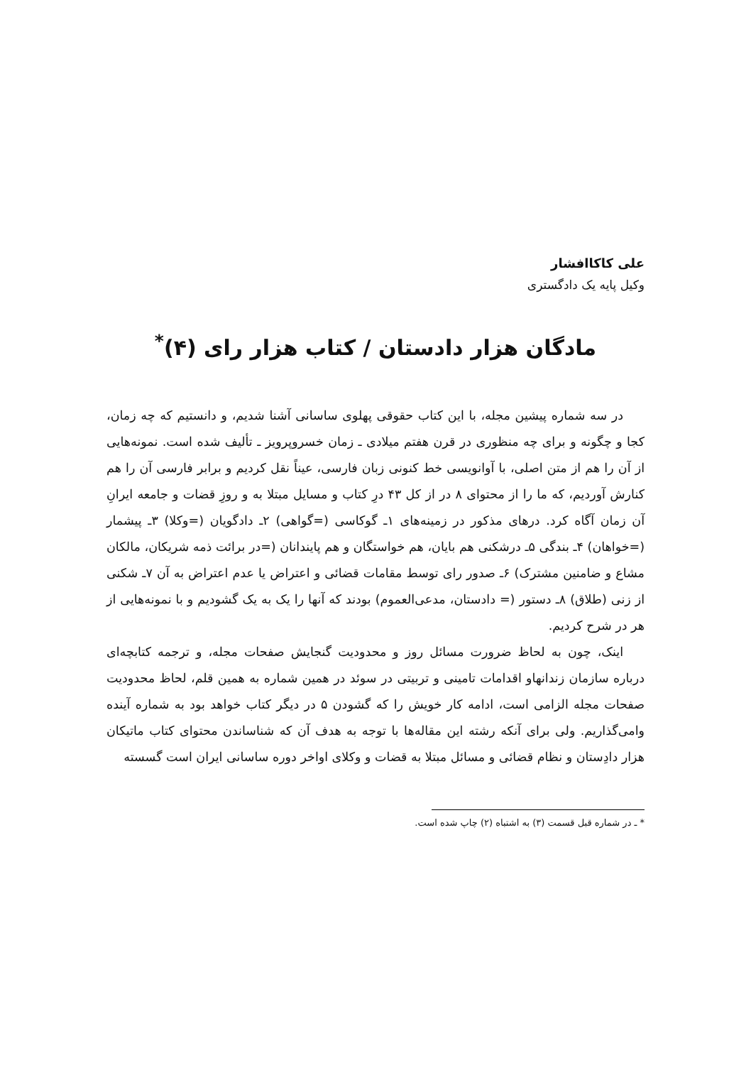علی کاکاافشار
وکیل پایه یک دادگستری
مادگان هزار دادستان / کتاب هزار رای (۴)<sup>*</sup>
در سه شماره پیشین مجله، با این کتاب حقوقی پهلوی ساسانی آشنا شدیم، و دانستیم که چه زمان، کجا و چگونه و برای چه منظوری در قرن هفتم میلادی ـ زمان خسروپرویز ـ تألیف شده است. نمونه‌هایی از آن را هم از متن اصلی، با آوانویسی خط کنونی زبان فارسی، عیناً نقل کردیم و برابر فارسی آن را هم کنارش آوردیم، که ما را از محتوای ۸ در از کل ۴۳ درِ کتاب و مسایل مبتلا به و روزِ قضات و جامعه ایرانِ آن زمان آگاه کرد. درهای مذکور در زمینه‌های ۱ـ گوکاسی (=گواهی) ۲ـ دادگویان (=وکلا) ۳ـ پیشمار (=خواهان) ۴ـ بندگی ۵ـ درشکنی هم بایان، هم خواستگان و هم پایندانان (=در برائت ذمه شریکان، مالکان مشاع و ضامنین مشترک) ۶ـ صدور رای توسط مقامات قضائی و اعتراض یا عدم اعتراض به آن ۷ـ شکنی از زنی (طلاق) ۸ـ دستور (= دادستان، مدعی‌العموم) بودند که آنها را یک به یک گشودیم و با نمونه‌هایی از هر در شرح کردیم.
اینک، چون به لحاظ ضرورت مسائل روز و محدودیت گنجایش صفحات مجله، و ترجمه کتابچه‌ای درباره سازمان زندانهاو اقدامات تامینی و تربیتی در سوئد در همین شماره به همین قلم، لحاظ محدودیت صفحات مجله الزامی است، ادامه کار خویش را که گشودن ۵ در دیگر کتاب خواهد بود به شماره آینده وامی‌گذاریم. ولی برای آنکه رشته این مقاله‌ها با توجه به هدف آن که شناساندن محتوای کتاب ماتیکان هزار دادِستان و نظام قضائی و مسائل مبتلا به قضات و وکلای اواخر دوره ساسانی ایران است گسسته
* ـ در شماره قبل قسمت (۳) به اشتباه (۲) چاپ شده است.